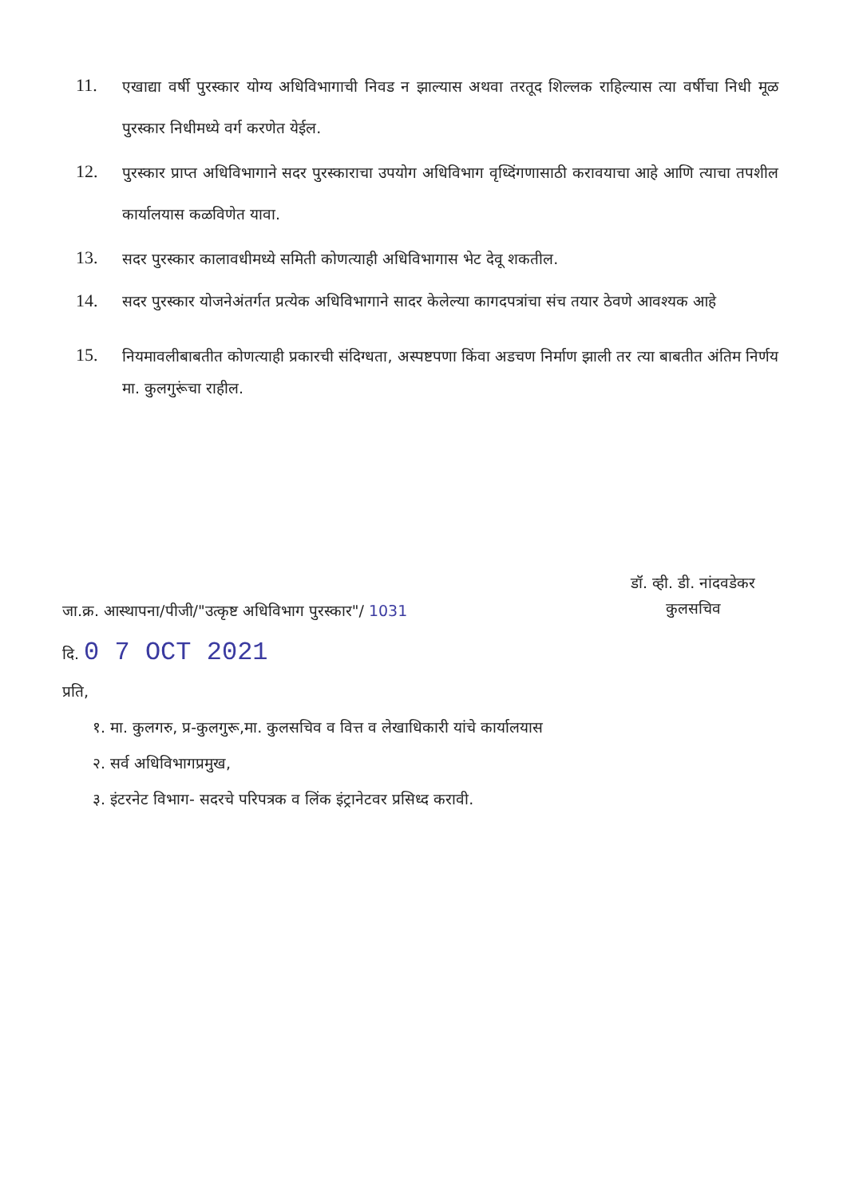11.
एखाद्या वर्षी पुरस्कार योग्य अधिविभागाची निवड न झाल्यास अथवा तरतूद शिल्लक राहिल्यास त्या वर्षीचा निधी मूळ पुरस्कार निधीमध्ये वर्ग करणेत येईल.
12.
पुरस्कार प्राप्त अधिविभागाने सदर पुरस्काराचा उपयोग अधिविभाग वृध्दिंगणासाठी करावयाचा आहे आणि त्याचा तपशील कार्यालयास कळविणेत यावा.
13.
सदर पुरस्कार कालावधीमध्ये समिती कोणत्याही अधिविभागास भेट देवू शकतील.
14.
सदर पुरस्कार योजनेअंतर्गत प्रत्येक अधिविभागाने सादर केलेल्या कागदपत्रांचा संच तयार ठेवणे आवश्यक आहे
15.
नियमावलीबाबतीत कोणत्याही प्रकारची संदिग्धता, अस्पष्टपणा किंवा अडचण निर्माण झाली तर त्या बाबतीत अंतिम निर्णय मा. कुलगुरूंचा राहील.
डॉ. व्ही. डी. नांदवडेकर
कुलसचिव
जा.क्र. आस्थापना/पीजी/"उत्कृष्ट अधिविभाग पुरस्कार"/ 1031
दि. 0 7 OCT 2021
प्रति,
१. मा. कुलगरु, प्र-कुलगुरू,मा. कुलसचिव व वित्त व लेखाधिकारी यांचे कार्यालयास
२. सर्व अधिविभागप्रमुख,
३. इंटरनेट विभाग- सदरचे परिपत्रक व लिंक इंट्रानेटवर प्रसिध्द करावी.